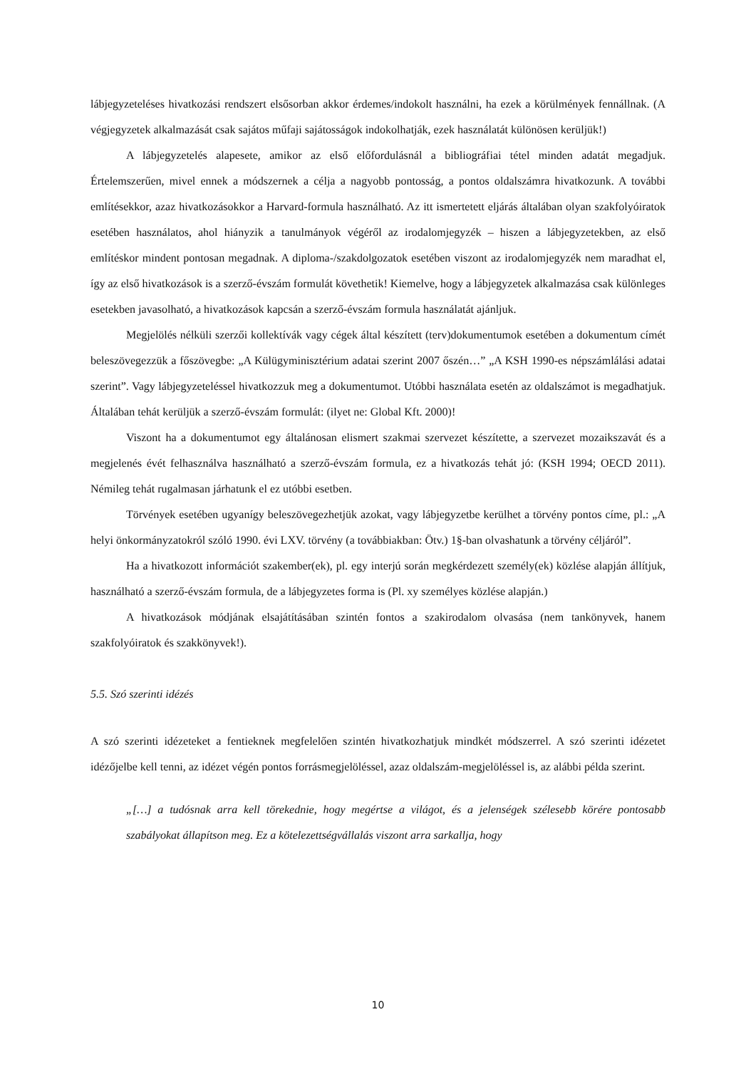lábjegyzeteléses hivatkozási rendszert elsősorban akkor érdemes/indokolt használni, ha ezek a körülmények fennállnak. (A végjegyzetek alkalmazását csak sajátos műfaji sajátosságok indokolhatják, ezek használatát különösen kerüljük!)
A lábjegyzetelés alapesete, amikor az első előfordulásnál a bibliográfiai tétel minden adatát megadjuk. Értelemszerűen, mivel ennek a módszernek a célja a nagyobb pontosság, a pontos oldalszámra hivatkozunk. A további említésekkor, azaz hivatkozásokkor a Harvard-formula használható. Az itt ismertetett eljárás általában olyan szakfolyóiratok esetében használatos, ahol hiányzik a tanulmányok végéről az irodalomjegyzék – hiszen a lábjegyzetekben, az első említéskor mindent pontosan megadnak. A diploma-/szakdolgozatok esetében viszont az irodalomjegyzék nem maradhat el, így az első hivatkozások is a szerző-évszám formulát követhetik! Kiemelve, hogy a lábjegyzetek alkalmazása csak különleges esetekben javasolható, a hivatkozások kapcsán a szerző-évszám formula használatát ajánljuk.
Megjelölés nélküli szerzői kollektívák vagy cégek által készített (terv)dokumentumok esetében a dokumentum címét beleszövegezzük a főszövegbe: „A Külügyminisztérium adatai szerint 2007 őszén…” „A KSH 1990-es népszámlálási adatai szerint”. Vagy lábjegyzeteléssel hivatkozzuk meg a dokumentumot. Utóbbi használata esetén az oldalszámot is megadhatjuk. Általában tehát kerüljük a szerző-évszám formulát: (ilyet ne: Global Kft. 2000)!
Viszont ha a dokumentumot egy általánosan elismert szakmai szervezet készítette, a szervezet mozaikszavát és a megjelenés évét felhasználva használható a szerző-évszám formula, ez a hivatkozás tehát jó: (KSH 1994; OECD 2011). Némileg tehát rugalmasan járhatunk el ez utóbbi esetben.
Törvények esetében ugyanígy beleszövegezhetjük azokat, vagy lábjegyzetbe kerülhet a törvény pontos címe, pl.: „A helyi önkormányzatokról szóló 1990. évi LXV. törvény (a továbbiakban: Ötv.) 1§-ban olvashatunk a törvény céljáról”.
Ha a hivatkozott információt szakember(ek), pl. egy interjú során megkérdezett személy(ek) közlése alapján állítjuk, használható a szerző-évszám formula, de a lábjegyzetes forma is (Pl. xy személyes közlése alapján.)
A hivatkozások módjának elsajátításában szintén fontos a szakirodalom olvasása (nem tankönyvek, hanem szakfolyóiratok és szakkönyvek!).
5.5. Szó szerinti idézés
A szó szerinti idézeteket a fentieknek megfelelően szintén hivatkozhatjuk mindkét módszerrel. A szó szerinti idézetet idézőjelbe kell tenni, az idézet végén pontos forrásmegjelöléssel, azaz oldalszám-megjelöléssel is, az alábbi példa szerint.
„[…] a tudósnak arra kell törekednie, hogy megértse a világot, és a jelenségek szélesebb körére pontosabb szabályokat állapítson meg. Ez a kötelezettségvállalás viszont arra sarkallja, hogy
10